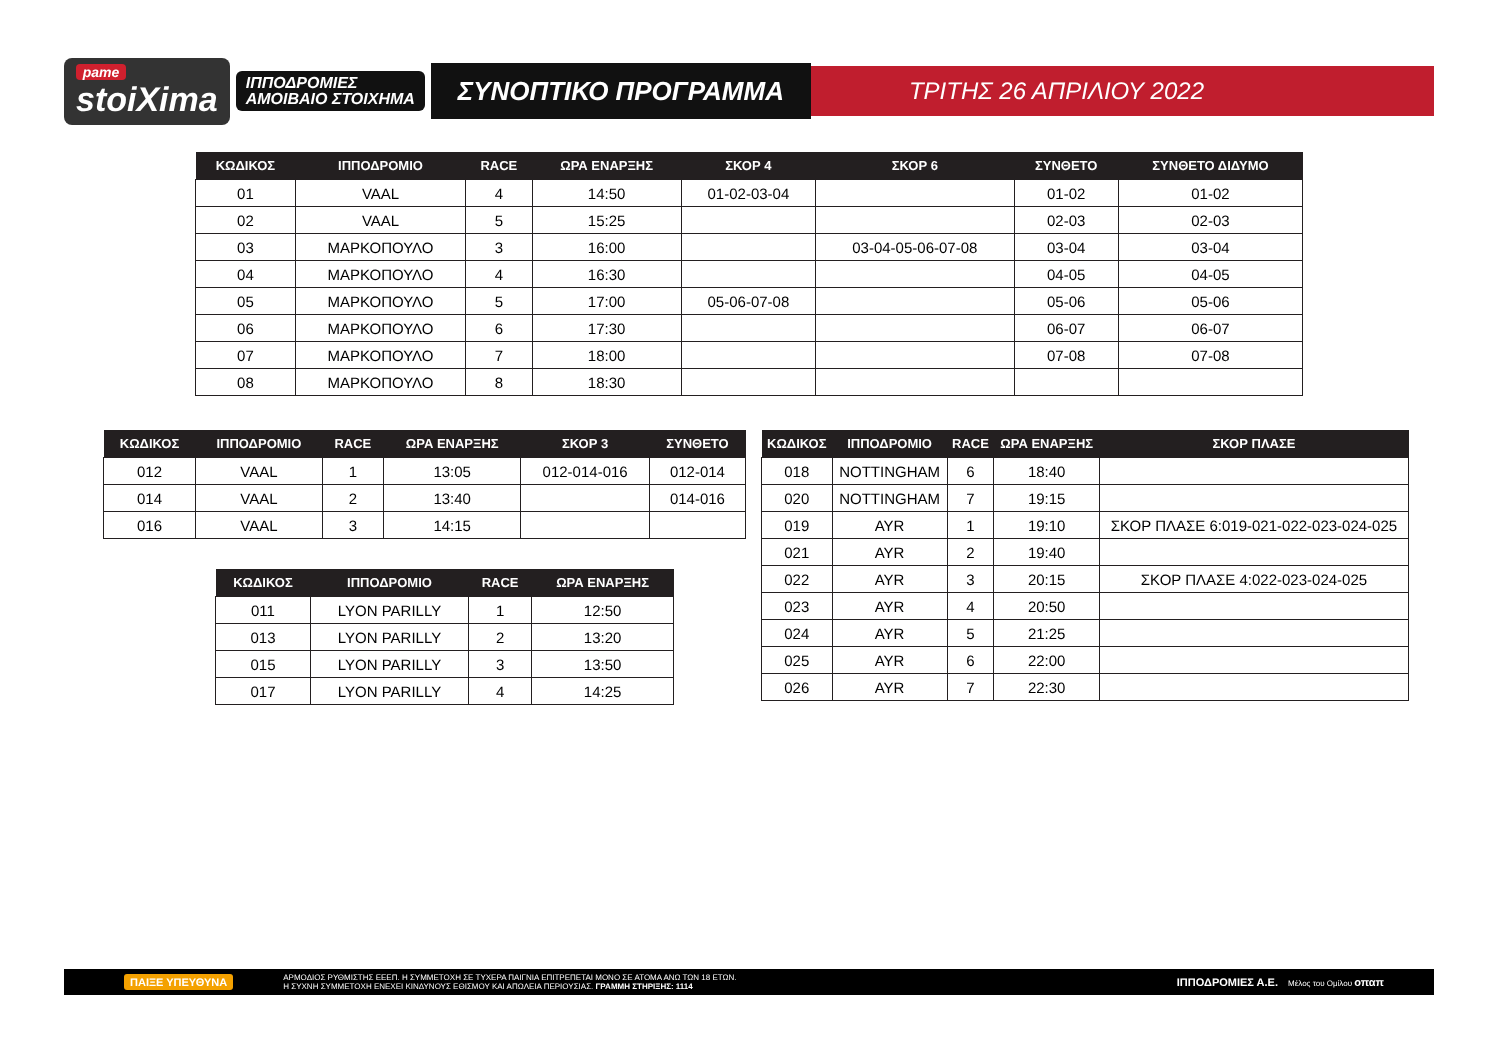pame
stoiXima
ΙΠΠΟΔΡΟΜΙΕΣ
ΑΜΟΙΒΑΙΟ ΣΤΟΙΧΗΜΑ
ΣΥΝΟΠΤΙΚΟ ΠΡΟΓΡΑΜΜΑ
ΤΡΙΤΗΣ 26 ΑΠΡΙΛΙΟΥ 2022
| ΚΩΔΙΚΟΣ | ΙΠΠΟΔΡΟΜΙΟ | RACE | ΩΡΑ ΕΝΑΡΞΗΣ | ΣΚΟΡ 4 | ΣΚΟΡ 6 | ΣΥΝΘΕΤΟ | ΣΥΝΘΕΤΟ ΔΙΔΥΜΟ |
| --- | --- | --- | --- | --- | --- | --- | --- |
| 01 | VAAL | 4 | 14:50 | 01-02-03-04 | | 01-02 | 01-02 |
| 02 | VAAL | 5 | 15:25 | | | 02-03 | 02-03 |
| 03 | ΜΑΡΚΟΠΟΥΛΟ | 3 | 16:00 | | 03-04-05-06-07-08 | 03-04 | 03-04 |
| 04 | ΜΑΡΚΟΠΟΥΛΟ | 4 | 16:30 | | | 04-05 | 04-05 |
| 05 | ΜΑΡΚΟΠΟΥΛΟ | 5 | 17:00 | 05-06-07-08 | | 05-06 | 05-06 |
| 06 | ΜΑΡΚΟΠΟΥΛΟ | 6 | 17:30 | | | 06-07 | 06-07 |
| 07 | ΜΑΡΚΟΠΟΥΛΟ | 7 | 18:00 | | | 07-08 | 07-08 |
| 08 | ΜΑΡΚΟΠΟΥΛΟ | 8 | 18:30 | | | | |
| ΚΩΔΙΚΟΣ | ΙΠΠΟΔΡΟΜΙΟ | RACE | ΩΡΑ ΕΝΑΡΞΗΣ | ΣΚΟΡ 3 | ΣΥΝΘΕΤΟ |
| --- | --- | --- | --- | --- | --- |
| 012 | VAAL | 1 | 13:05 | 012-014-016 | 012-014 |
| 014 | VAAL | 2 | 13:40 | | 014-016 |
| 016 | VAAL | 3 | 14:15 | | |
| ΚΩΔΙΚΟΣ | ΙΠΠΟΔΡΟΜΙΟ | RACE | ΩΡΑ ΕΝΑΡΞΗΣ |
| --- | --- | --- | --- |
| 011 | LYON PARILLY | 1 | 12:50 |
| 013 | LYON PARILLY | 2 | 13:20 |
| 015 | LYON PARILLY | 3 | 13:50 |
| 017 | LYON PARILLY | 4 | 14:25 |
| ΚΩΔΙΚΟΣ | ΙΠΠΟΔΡΟΜΙΟ | RACE | ΩΡΑ ΕΝΑΡΞΗΣ | ΣΚΟΡ ΠΛΑΣΕ |
| --- | --- | --- | --- | --- |
| 018 | NOTTINGHAM | 6 | 18:40 | |
| 020 | NOTTINGHAM | 7 | 19:15 | |
| 019 | AYR | 1 | 19:10 | ΣΚΟΡ ΠΛΑΣΕ 6:019-021-022-023-024-025 |
| 021 | AYR | 2 | 19:40 | |
| 022 | AYR | 3 | 20:15 | ΣΚΟΡ ΠΛΑΣΕ 4:022-023-024-025 |
| 023 | AYR | 4 | 20:50 | |
| 024 | AYR | 5 | 21:25 | |
| 025 | AYR | 6 | 22:00 | |
| 026 | AYR | 7 | 22:30 | |
ΠΑΙΞΕ ΥΠΕΥΘΥΝΑ ΑΡΜΟΔΙΟΣ ΡΥΘΜΙΣΤΗΣ ΕΕΕΠ. Η ΣΥΜΜΕΤΟΧΗ ΣΕ ΤΥΧΕΡΑ ΠΑΙΓΝΙΑ ΕΠΙΤΡΕΠΕΤΑΙ ΜΟΝΟ ΣΕ ΑΤΟΜΑ ΑΝΩ ΤΩΝ 18 ΕΤΩΝ.
Η ΣΥΧΝΗ ΣΥΜΜΕΤΟΧΗ ΕΝΕΧΕΙ ΚΙΝΔΥΝΟΥΣ ΕΘΙΣΜΟΥ ΚΑΙ ΑΠΩΛΕΙΑ ΠΕΡΙΟΥΣΙΑΣ. ΓΡΑΜΜΗ ΣΤΗΡΙΞΗΣ: 1114 ΙΠΠΟΔΡΟΜΙΕΣ Α.Ε. Μέλος του Ομίλου οπαπ